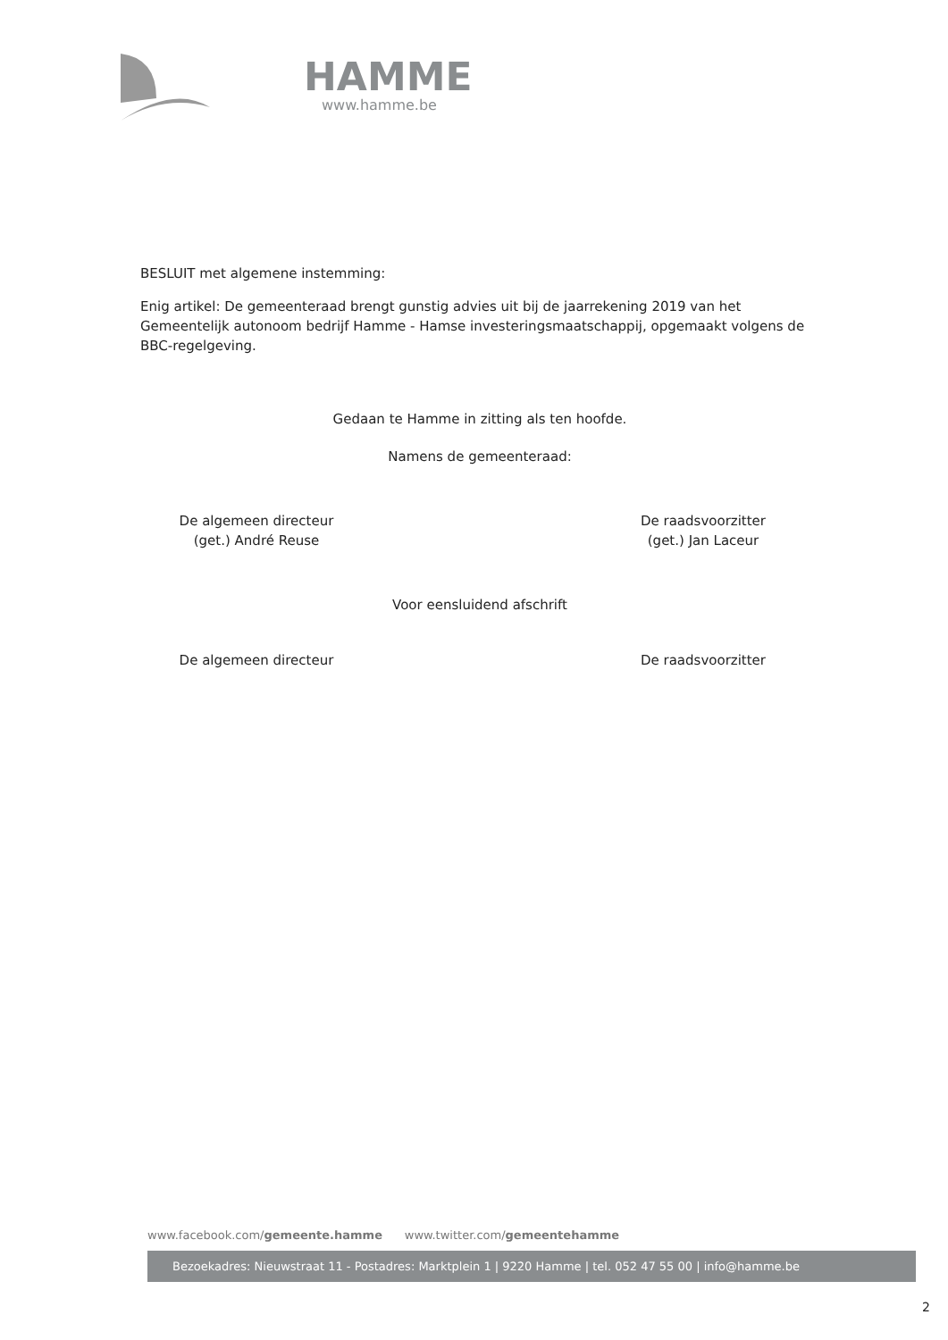HAMME
www.hamme.be
BESLUIT met algemene instemming:
Enig artikel: De gemeenteraad brengt gunstig advies uit bij de jaarrekening 2019 van het Gemeentelijk autonoom bedrijf Hamme - Hamse investeringsmaatschappij, opgemaakt volgens de BBC-regelgeving.
Gedaan te Hamme in zitting als ten hoofde.
Namens de gemeenteraad:
De algemeen directeur
(get.) André Reuse
De raadsvoorzitter
(get.) Jan Laceur
Voor eensluidend afschrift
De algemeen directeur De raadsvoorzitter
www.facebook.com/gemeente.hamme www.twitter.com/gemeentehamme
Bezoekadres: Nieuwstraat 11 - Postadres: Marktplein 1 | 9220 Hamme | tel. 052 47 55 00 | info@hamme.be
2